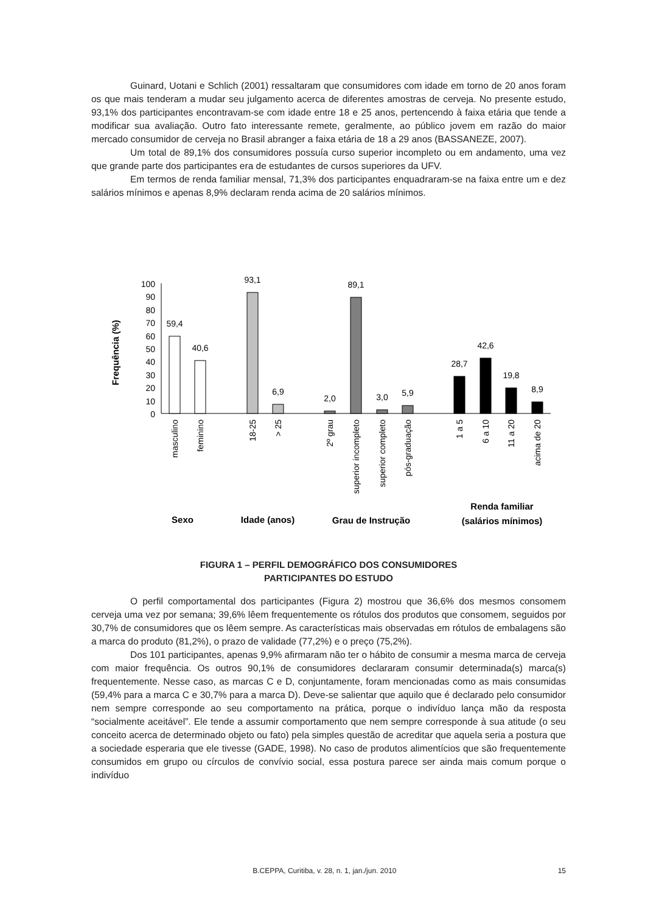Guinard, Uotani e Schlich (2001) ressaltaram que consumidores com idade em torno de 20 anos foram os que mais tenderam a mudar seu julgamento acerca de diferentes amostras de cerveja. No presente estudo, 93,1% dos participantes encontravam-se com idade entre 18 e 25 anos, pertencendo à faixa etária que tende a modificar sua avaliação. Outro fato interessante remete, geralmente, ao público jovem em razão do maior mercado consumidor de cerveja no Brasil abranger a faixa etária de 18 a 29 anos (BASSANEZE, 2007).
Um total de 89,1% dos consumidores possuía curso superior incompleto ou em andamento, uma vez que grande parte dos participantes era de estudantes de cursos superiores da UFV.
Em termos de renda familiar mensal, 71,3% dos participantes enquadraram-se na faixa entre um e dez salários mínimos e apenas 8,9% declaram renda acima de 20 salários mínimos.
Frequência (%)
100
90
80
70
60
50
40
30
20
10
0
59,4
40,6
93,1
6,9
2,0
89,1
3,0
5,9
28,7
42,6
19,8
8,9
masculino
feminino
18-25
> 25
2º grau
superior incompleto
superior completo
pós-graduação
1 a 5
6 a 10
11 a 20
acima de 20
Sexo
Idade (anos)
Grau de Instrução
Renda familiar
(salários mínimos)
FIGURA 1 – PERFIL DEMOGRÁFICO DOS CONSUMIDORES
PARTICIPANTES DO ESTUDO
O perfil comportamental dos participantes (Figura 2) mostrou que 36,6% dos mesmos consomem cerveja uma vez por semana; 39,6% lêem frequentemente os rótulos dos produtos que consomem, seguidos por 30,7% de consumidores que os lêem sempre. As características mais observadas em rótulos de embalagens são a marca do produto (81,2%), o prazo de validade (77,2%) e o preço (75,2%).
Dos 101 participantes, apenas 9,9% afirmaram não ter o hábito de consumir a mesma marca de cerveja com maior frequência. Os outros 90,1% de consumidores declararam consumir determinada(s) marca(s) frequentemente. Nesse caso, as marcas C e D, conjuntamente, foram mencionadas como as mais consumidas (59,4% para a marca C e 30,7% para a marca D). Deve-se salientar que aquilo que é declarado pelo consumidor nem sempre corresponde ao seu comportamento na prática, porque o indivíduo lança mão da resposta “socialmente aceitável”. Ele tende a assumir comportamento que nem sempre corresponde à sua atitude (o seu conceito acerca de determinado objeto ou fato) pela simples questão de acreditar que aquela seria a postura que a sociedade esperaria que ele tivesse (GADE, 1998). No caso de produtos alimentícios que são frequentemente consumidos em grupo ou círculos de convívio social, essa postura parece ser ainda mais comum porque o indivíduo
15
B.CEPPA, Curitiba, v. 28, n. 1, jan./jun. 2010